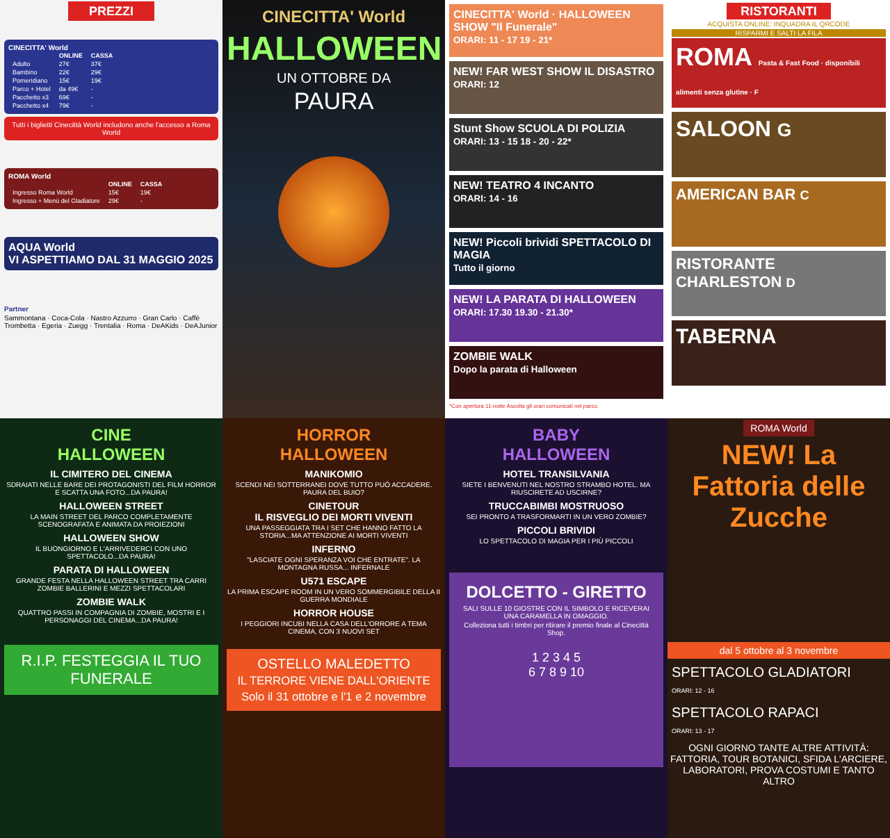PREZZI
CINECITTA' World
| | ONLINE | CASSA |
| --- | --- | --- |
| Adulto | 27€ | 37€ |
| Bambino | 22€ | 29€ |
| Pomeridiano | 15€ | 19€ |
| Parco + Hotel | da 49€ | - |
| Pacchetto x3 | 69€ | - |
| Pacchetto x4 | 79€ | - |
Tutti i biglietti Cinecittà World includono anche l'accesso a Roma World
ROMA World
| | ONLINE | CASSA |
| --- | --- | --- |
| Ingresso Roma World | 15€ | 19€ |
| Ingresso + Menù del Gladiatore | 29€ | - |
AQUA World
VI ASPETTIAMO DAL 31 MAGGIO 2025
Partner
Sammontana · Coca-Cola · Nastro Azzurro · Gran Carlo · Caffè Trombetta · Egeria · Zuegg · Trentalia · Roma · DeAKids · DeAJunior
CINECITTA' World
HALLOWEEN
UN OTTOBRE DA
PAURA
CINECITTA' World · HALLOWEEN SHOW "Il Funerale"
ORARI: 11 - 17 19 - 21*
NEW! FAR WEST SHOW IL DISASTRO
ORARI: 12
Stunt Show SCUOLA DI POLIZIA
ORARI: 13 - 15 18 - 20 - 22*
NEW! TEATRO 4 INCANTO
ORARI: 14 - 16
NEW! Piccoli brividi SPETTACOLO DI MAGIA
Tutto il giorno
NEW! LA PARATA DI HALLOWEEN
ORARI: 17.30 19.30 - 21.30*
ZOMBIE WALK
Dopo la parata di Halloween
*Con apertura 11-notte Ascolta gli orari comunicati nel parco.
RISTORANTI
ACQUISTA ONLINE: INQUADRA IL QRCODE
RISPARMI E SALTI LA FILA
ROMA Pasta & Fast Food · disponibili alimenti senza glutine · F
SALOON G
AMERICAN BAR C
RISTORANTE CHARLESTON D
TABERNA
CINE
HALLOWEEN
IL CIMITERO DEL CINEMA
SDRAIATI NELLE BARE DEI PROTAGONISTI DEL FILM HORROR E SCATTA UNA FOTO...DA PAURA!
HALLOWEEN STREET
LA MAIN STREET DEL PARCO COMPLETAMENTE SCENOGRAFATA E ANIMATA DA PROIEZIONI
HALLOWEEN SHOW
IL BUONGIORNO E L'ARRIVEDERCI CON UNO SPETTACOLO...DA PAURA!
PARATA DI HALLOWEEN
GRANDE FESTA NELLA HALLOWEEN STREET TRA CARRI ZOMBIE BALLERINI E MEZZI SPETTACOLARI
ZOMBIE WALK
QUATTRO PASSI IN COMPAGNIA DI ZOMBIE, MOSTRI E I PERSONAGGI DEL CINEMA...DA PAURA!
R.I.P. FESTEGGIA IL TUO FUNERALE
HORROR
HALLOWEEN
MANIKOMIO
SCENDI NEI SOTTERRANEI DOVE TUTTO PUÒ ACCADERE. PAURA DEL BUIO?
CINETOUR
IL RISVEGLIO DEI MORTI VIVENTI
UNA PASSEGGIATA TRA I SET CHE HANNO FATTO LA STORIA...MA ATTENZIONE AI MORTI VIVENTI
INFERNO
"LASCIATE OGNI SPERANZA VOI CHE ENTRATE". LA MONTAGNA RUSSA... INFERNALE
U571 ESCAPE
LA PRIMA ESCAPE ROOM IN UN VERO SOMMERGIBILE DELLA II GUERRA MONDIALE
HORROR HOUSE
I PEGGIORI INCUBI NELLA CASA DELL'ORRORE A TEMA CINEMA, CON 3 NUOVI SET
OSTELLO MALEDETTO
IL TERRORE VIENE DALL'ORIENTE
Solo il 31 ottobre e l'1 e 2 novembre
BABY
HALLOWEEN
HOTEL TRANSILVANIA
SIETE I BENVENUTI NEL NOSTRO STRAMBO HOTEL. MA RIUSCIRETE AD USCIRNE?
TRUCCABIMBI MOSTRUOSO
SEI PRONTO A TRASFORMARTI IN UN VERO ZOMBIE?
PICCOLI BRIVIDI
LO SPETTACOLO DI MAGIA PER I PIÙ PICCOLI
DOLCETTO - GIRETTO
SALI SULLE 10 GIOSTRE CON IL SIMBOLO E RICEVERAI UNA CARAMELLA IN OMAGGIO.
Colleziona tutti i timbri per ritirare il premio finale al Cinecittà Shop.
1 2 3 4 5
6 7 8 9 10
ROMA World
NEW! La Fattoria delle Zucche
dal 5 ottobre al 3 novembre
SPETTACOLO GLADIATORI
ORARI: 12 - 16
SPETTACOLO RAPACI
ORARI: 13 - 17
OGNI GIORNO TANTE ALTRE ATTIVITÀ: FATTORIA, TOUR BOTANICI, SFIDA L'ARCIERE, LABORATORI, PROVA COSTUMI E TANTO ALTRO